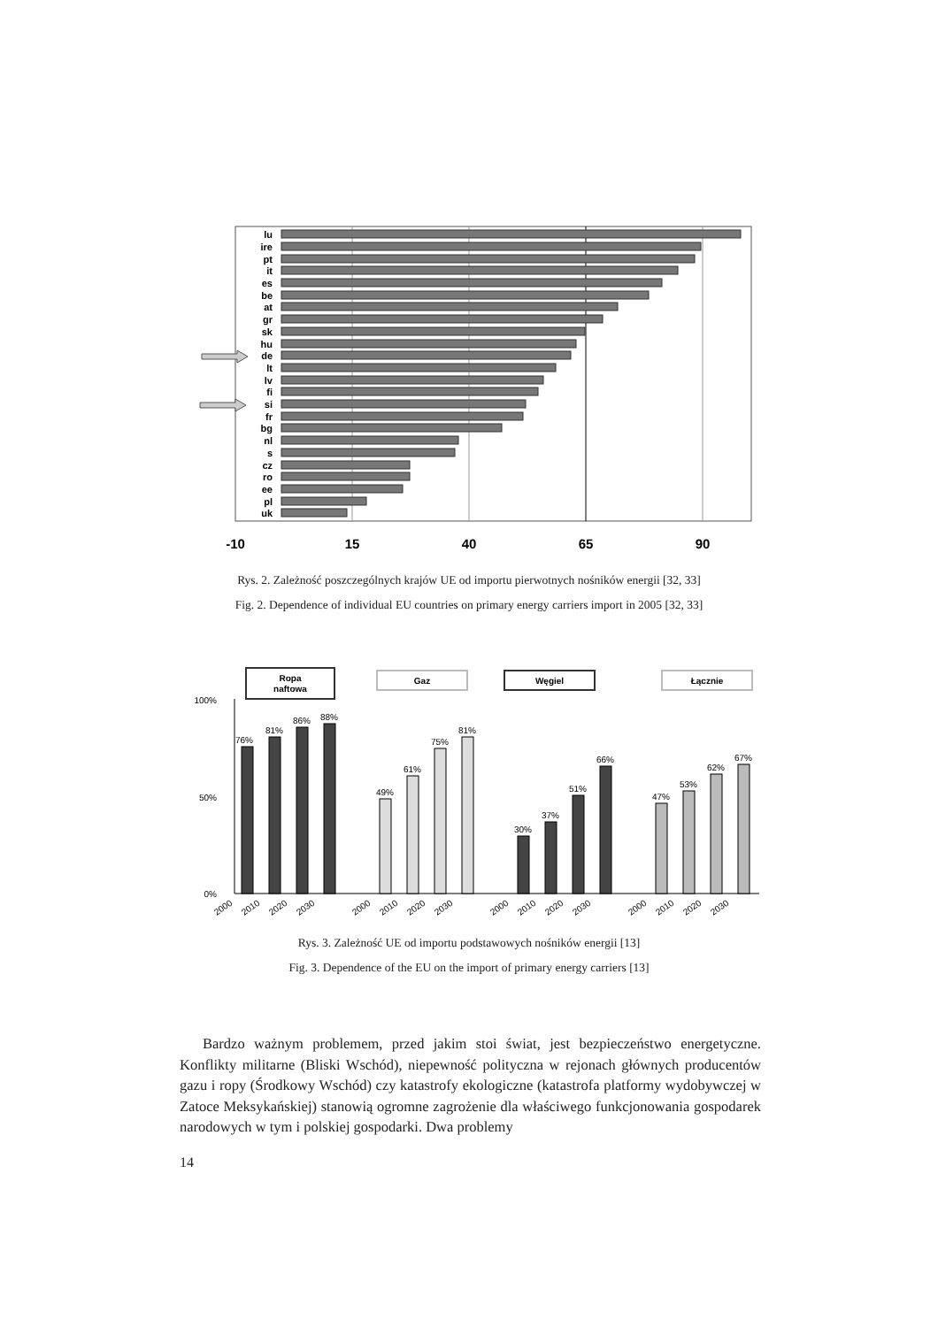lu
ire
pt
it
es
be
at
gr
sk
hu
de
lt
lv
fi
si
fr
bg
nl
s
cz
ro
ee
pl
uk
-10
15
40
65
90
Rys. 2. Zależność poszczególnych krajów UE od importu pierwotnych nośników energii [32, 33]
Fig. 2. Dependence of individual EU countries on primary energy carriers import in 2005 [32, 33]
Ropa
naftowa
Gaz
Węgiel
Łącznie
100%
50%
0%
76%
81%
86%
88%
49%
61%
75%
81%
30%
37%
51%
66%
47%
53%
62%
67%
2000
2010
2020
2030
2000
2010
2020
2030
2000
2010
2020
2030
2000
2010
2020
2030
Rys. 3. Zależność UE od importu podstawowych nośników energii [13]
Fig. 3. Dependence of the EU on the import of primary energy carriers [13]
Bardzo ważnym problemem, przed jakim stoi świat, jest bezpieczeństwo energetyczne. Konflikty militarne (Bliski Wschód), niepewność polityczna w rejonach głównych producentów gazu i ropy (Środkowy Wschód) czy katastrofy ekologiczne (katastrofa platformy wydobywczej w Zatoce Meksykańskiej) stanowią ogromne zagrożenie dla właściwego funkcjonowania gospodarek narodowych w tym i polskiej gospodarki. Dwa problemy
14